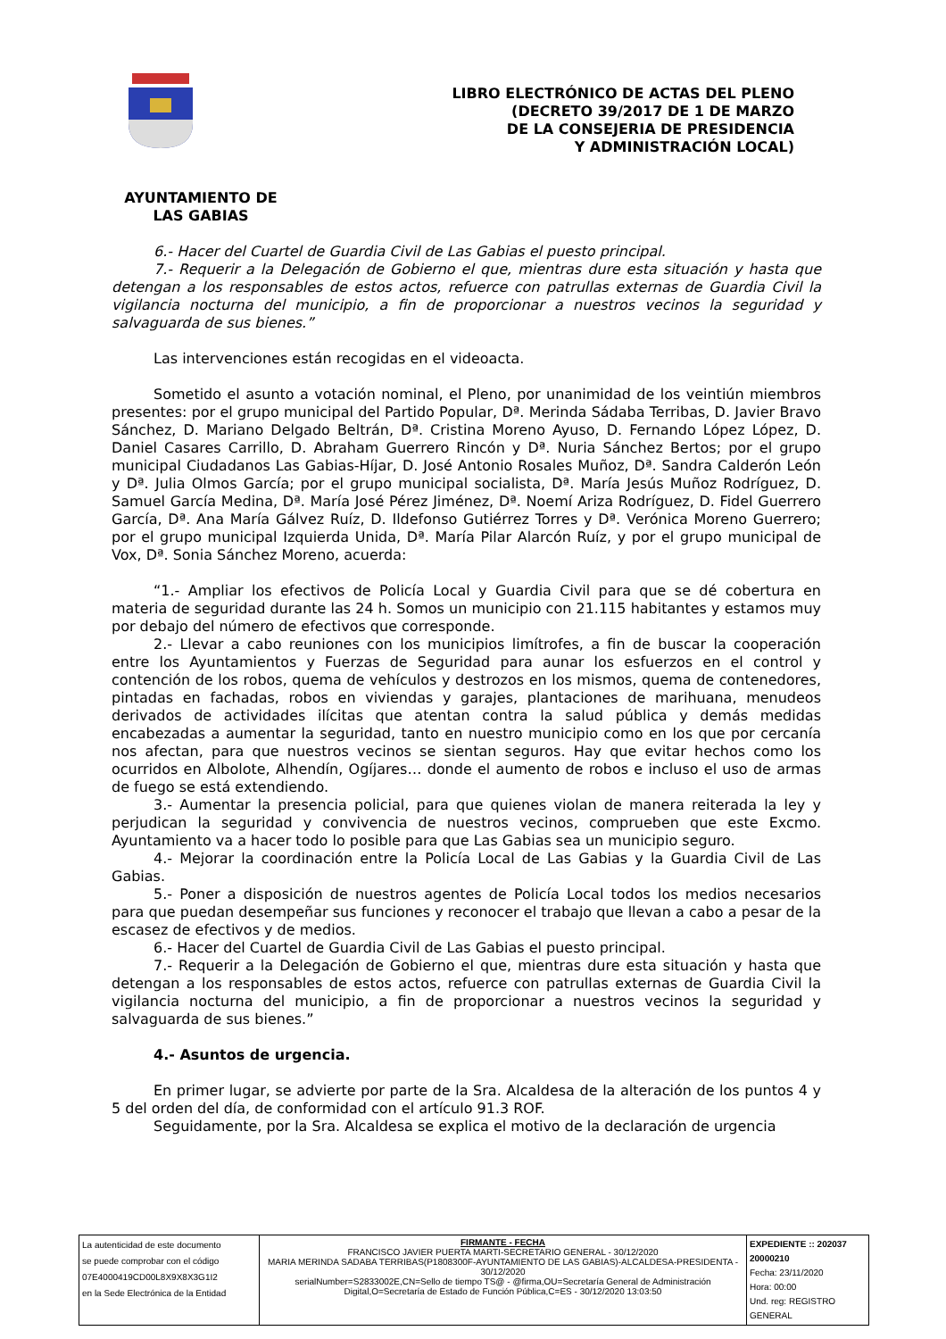LIBRO ELECTRÓNICO DE ACTAS DEL PLENO
(DECRETO 39/2017 DE 1 DE MARZO
DE LA CONSEJERIA DE PRESIDENCIA
Y ADMINISTRACIÓN LOCAL)
AYUNTAMIENTO DE
LAS GABIAS
6.- Hacer del Cuartel de Guardia Civil de Las Gabias el puesto principal.
7.- Requerir a la Delegación de Gobierno el que, mientras dure esta situación y hasta que detengan a los responsables de estos actos, refuerce con patrullas externas de Guardia Civil la vigilancia nocturna del municipio, a fin de proporcionar a nuestros vecinos la seguridad y salvaguarda de sus bienes.”
Las intervenciones están recogidas en el videoacta.
Sometido el asunto a votación nominal, el Pleno, por unanimidad de los veintiún miembros presentes: por el grupo municipal del Partido Popular, Dª. Merinda Sádaba Terribas, D. Javier Bravo Sánchez, D. Mariano Delgado Beltrán, Dª. Cristina Moreno Ayuso, D. Fernando López López, D. Daniel Casares Carrillo, D. Abraham Guerrero Rincón y Dª. Nuria Sánchez Bertos; por el grupo municipal Ciudadanos Las Gabias-Híjar, D. José Antonio Rosales Muñoz, Dª. Sandra Calderón León y Dª. Julia Olmos García; por el grupo municipal socialista, Dª. María Jesús Muñoz Rodríguez, D. Samuel García Medina, Dª. María José Pérez Jiménez, Dª. Noemí Ariza Rodríguez, D. Fidel Guerrero García, Dª. Ana María Gálvez Ruíz, D. Ildefonso Gutiérrez Torres y Dª. Verónica Moreno Guerrero; por el grupo municipal Izquierda Unida, Dª. María Pilar Alarcón Ruíz, y por el grupo municipal de Vox, Dª. Sonia Sánchez Moreno, acuerda:
“1.- Ampliar los efectivos de Policía Local y Guardia Civil para que se dé cobertura en materia de seguridad durante las 24 h. Somos un municipio con 21.115 habitantes y estamos muy por debajo del número de efectivos que corresponde.
2.- Llevar a cabo reuniones con los municipios limítrofes, a fin de buscar la cooperación entre los Ayuntamientos y Fuerzas de Seguridad para aunar los esfuerzos en el control y contención de los robos, quema de vehículos y destrozos en los mismos, quema de contenedores, pintadas en fachadas, robos en viviendas y garajes, plantaciones de marihuana, menudeos derivados de actividades ilícitas que atentan contra la salud pública y demás medidas encabezadas a aumentar la seguridad, tanto en nuestro municipio como en los que por cercanía nos afectan, para que nuestros vecinos se sientan seguros. Hay que evitar hechos como los ocurridos en Albolote, Alhendín, Ogíjares… donde el aumento de robos e incluso el uso de armas de fuego se está extendiendo.
3.- Aumentar la presencia policial, para que quienes violan de manera reiterada la ley y perjudican la seguridad y convivencia de nuestros vecinos, comprueben que este Excmo. Ayuntamiento va a hacer todo lo posible para que Las Gabias sea un municipio seguro.
4.- Mejorar la coordinación entre la Policía Local de Las Gabias y la Guardia Civil de Las Gabias.
5.- Poner a disposición de nuestros agentes de Policía Local todos los medios necesarios para que puedan desempeñar sus funciones y reconocer el trabajo que llevan a cabo a pesar de la escasez de efectivos y de medios.
6.- Hacer del Cuartel de Guardia Civil de Las Gabias el puesto principal.
7.- Requerir a la Delegación de Gobierno el que, mientras dure esta situación y hasta que detengan a los responsables de estos actos, refuerce con patrullas externas de Guardia Civil la vigilancia nocturna del municipio, a fin de proporcionar a nuestros vecinos la seguridad y salvaguarda de sus bienes.”
4.- Asuntos de urgencia.
En primer lugar, se advierte por parte de la Sra. Alcaldesa de la alteración de los puntos 4 y 5 del orden del día, de conformidad con el artículo 91.3 ROF.
Seguidamente, por la Sra. Alcaldesa se explica el motivo de la declaración de urgencia
| La autenticidad de este documento se puede comprobar con el código 07E4000419CD00L8X9X8X3G1I2 en la Sede Electrónica de la Entidad | FIRMANTE - FECHA FRANCISCO JAVIER PUERTA MARTI-SECRETARIO GENERAL - 30/12/2020 MARIA MERINDA SADABA TERRIBAS(P1808300F-AYUNTAMIENTO DE LAS GABIAS)-ALCALDESA-PRESIDENTA - 30/12/2020 serialNumber=S2833002E,CN=Sello de tiempo TS@ - @firma,OU=Secretaría General de Administración Digital,O=Secretaría de Estado de Función Pública,C=ES - 30/12/2020 13:03:50 | EXPEDIENTE :: 202037 20000210 Fecha: 23/11/2020 Hora: 00:00 Und. reg: REGISTRO GENERAL |